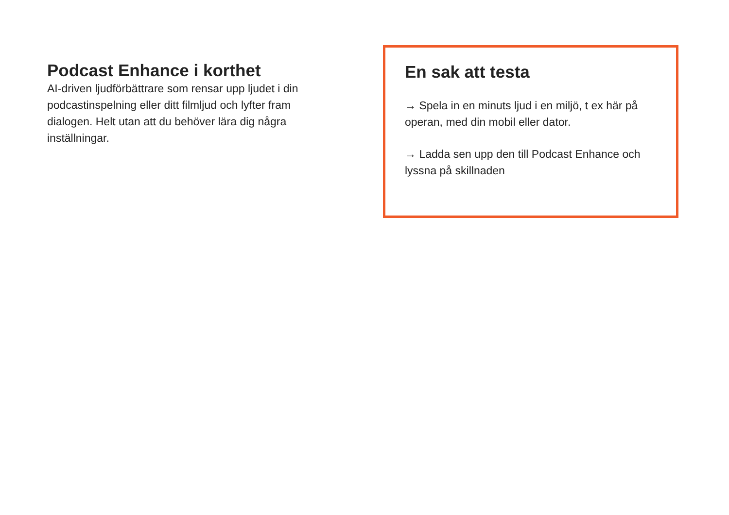Podcast Enhance i korthet
AI-driven ljudförbättrare som rensar upp ljudet i din podcastinspelning eller ditt filmljud och lyfter fram dialogen. Helt utan att du behöver lära dig några inställningar.
En sak att testa
→ Spela in en minuts ljud i en miljö, t ex här på operan, med din mobil eller dator.
→ Ladda sen upp den till Podcast Enhance och lyssna på skillnaden